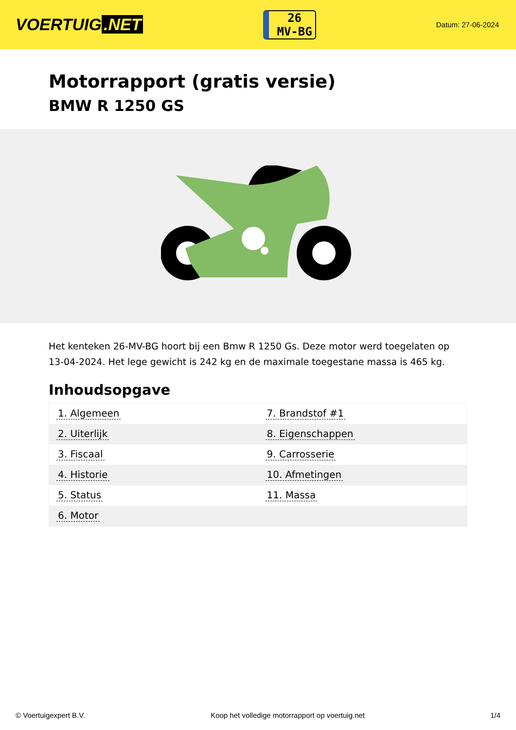VOERTUIG.NET
26
MV-BG
Datum: 27-06-2024
Motorrapport (gratis versie)
BMW R 1250 GS
Het kenteken 26-MV-BG hoort bij een Bmw R 1250 Gs. Deze motor werd toegelaten op 13-04-2024. Het lege gewicht is 242 kg en de maximale toegestane massa is 465 kg.
Inhoudsopgave
| 1. Algemeen | 7. Brandstof #1 |
| 2. Uiterlijk | 8. Eigenschappen |
| 3. Fiscaal | 9. Carrosserie |
| 4. Historie | 10. Afmetingen |
| 5. Status | 11. Massa |
| 6. Motor | |
© Voertuigexpert B.V. Koop het volledige motorrapport op voertuig.net 1/4